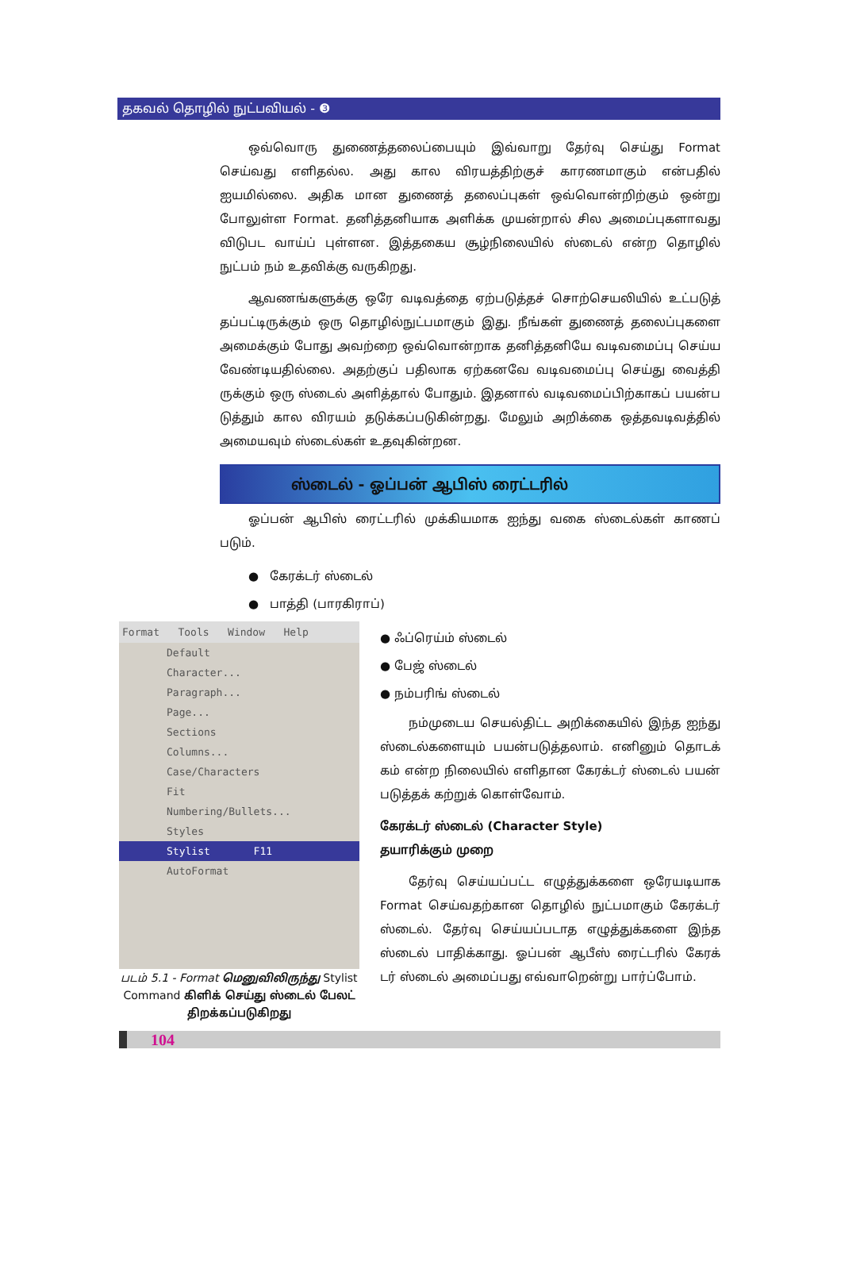தகவல் தொழில் நுட்பவியல் - ❸
ஒவ்வொரு துணைத்தலைப்பையும் இவ்வாறு தேர்வு செய்து Format செய்வது எளிதல்ல. அது கால விரயத்திற்குச் காரணமாகும் என்பதில் ஐயமில்லை. அதிக மான துணைத் தலைப்புகள் ஒவ்வொன்றிற்கும் ஒன்று போலுள்ள Format. தனித்தனியாக அளிக்க முயன்றால் சில அமைப்புகளாவது விடுபட வாய்ப் புள்ளன. இத்தகைய சூழ்நிலையில் ஸ்டைல் என்ற தொழில் நுட்பம் நம் உதவிக்கு வருகிறது.
ஆவணங்களுக்கு ஒரே வடிவத்தை ஏற்படுத்தச் சொற்செயலியில் உட்படுத் தப்பட்டிருக்கும் ஒரு தொழில்நுட்பமாகும் இது. நீங்கள் துணைத் தலைப்புகளை அமைக்கும் போது அவற்றை ஒவ்வொன்றாக தனித்தனியே வடிவமைப்பு செய்ய வேண்டியதில்லை. அதற்குப் பதிலாக ஏற்கனவே வடிவமைப்பு செய்து வைத்தி ருக்கும் ஒரு ஸ்டைல் அளித்தால் போதும். இதனால் வடிவமைப்பிற்காகப் பயன்ப டுத்தும் கால விரயம் தடுக்கப்படுகின்றது. மேலும் அறிக்கை ஒத்தவடிவத்தில் அமையவும் ஸ்டைல்கள் உதவுகின்றன.
ஸ்டைல் - ஓப்பன் ஆபிஸ் ரைட்டரில்
ஓப்பன் ஆபிஸ் ரைட்டரில் முக்கியமாக ஐந்து வகை ஸ்டைல்கள் காணப் படும்.
● கேரக்டர் ஸ்டைல்
● பாத்தி (பாரகிராப்)
Format Tools Window Help
Default
Character...
Paragraph...
Page...
Sections
Columns...
Case/Characters
Fit
Numbering/Bullets...
Styles
Stylist F11
AutoFormat
படம் 5.1 - Format மெனுவிலிருந்து Stylist Command கிளிக் செய்து ஸ்டைல் பேலட் திறக்கப்படுகிறது
● ஃப்ரெய்ம் ஸ்டைல்
● பேஜ் ஸ்டைல்
● நம்பரிங் ஸ்டைல்
நம்முடைய செயல்திட்ட அறிக்கையில் இந்த ஐந்து ஸ்டைல்களையும் பயன்படுத்தலாம். எனினும் தொடக் கம் என்ற நிலையில் எளிதான கேரக்டர் ஸ்டைல் பயன் படுத்தக் கற்றுக் கொள்வோம்.
கேரக்டர் ஸ்டைல் (Character Style)
தயாரிக்கும் முறை
தேர்வு செய்யப்பட்ட எழுத்துக்களை ஒரேயடியாக Format செய்வதற்கான தொழில் நுட்பமாகும் கேரக்டர் ஸ்டைல். தேர்வு செய்யப்படாத எழுத்துக்களை இந்த ஸ்டைல் பாதிக்காது. ஓப்பன் ஆபீஸ் ரைட்டரில் கேரக் டர் ஸ்டைல் அமைப்பது எவ்வாறென்று பார்ப்போம்.
104